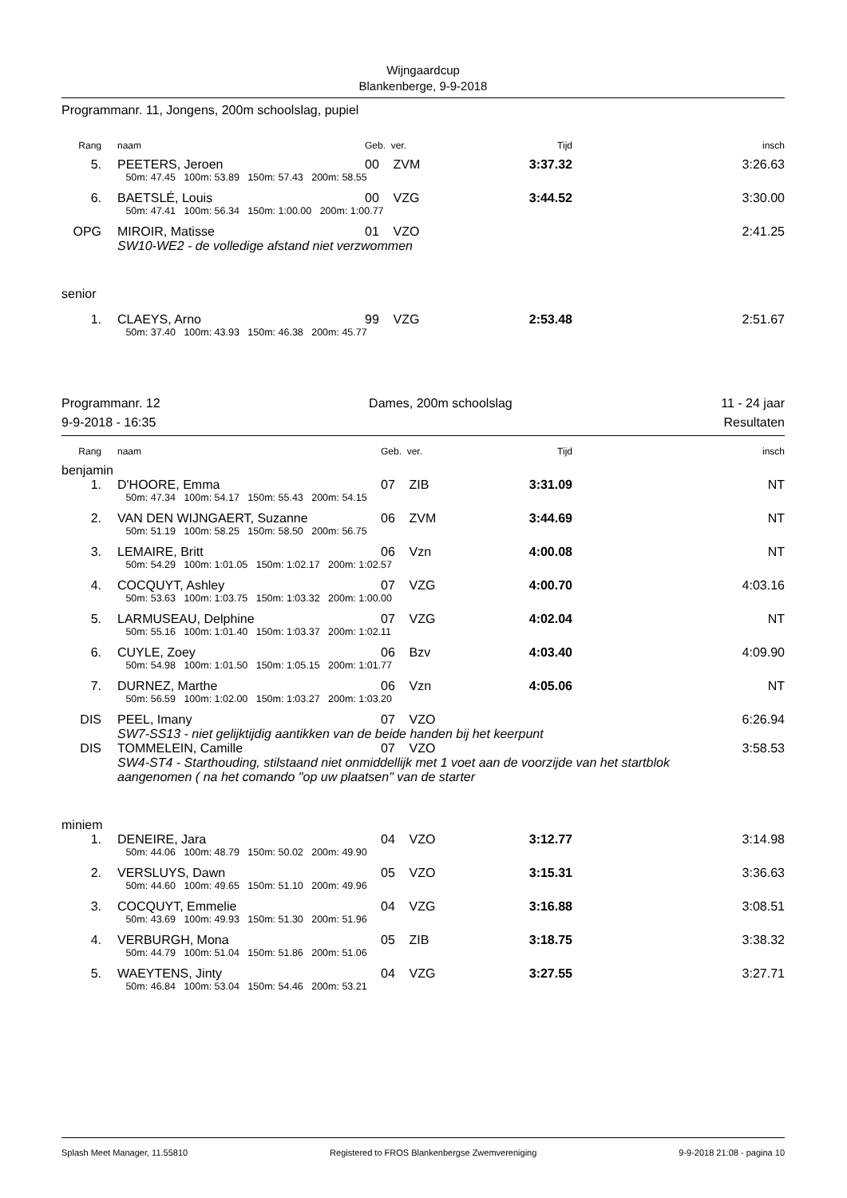Wijngaardcup
Blankenberge, 9-9-2018
Programmanr. 11, Jongens, 200m schoolslag, pupiel
| Rang | | naam | Geb. ver. | Tijd | insch |
| 5. | | PEETERS, Jeroen | 00 ZVM | 3:37.32 | 3:26.63 |
| | | 50m: 47.45 100m: 53.89 150m: 57.43 200m: 58.55 | | | |
| 6. | | BAETSLÉ, Louis | 00 VZG | 3:44.52 | 3:30.00 |
| | | 50m: 47.41 100m: 56.34 150m: 1:00.00 200m: 1:00.77 | | | |
| OPG | | MIROIR, Matisse | 01 VZO | | 2:41.25 |
| | | SW10-WE2 - de volledige afstand niet verzwommen | | | |
| senior | | | | | |
| 1. | | CLAEYS, Arno | 99 VZG | 2:53.48 | 2:51.67 |
| | | 50m: 37.40 100m: 43.93 150m: 46.38 200m: 45.77 | | | |
Programmanr. 12 Dames, 200m schoolslag 11 - 24 jaar
9-9-2018 - 16:35 Resultaten
| Rang | | naam | Geb. ver. | Tijd | insch |
| benjamin | | | | | |
| 1. | | D'HOORE, Emma | 07 ZIB | 3:31.09 | NT |
| | | 50m: 47.34 100m: 54.17 150m: 55.43 200m: 54.15 | | | |
| 2. | | VAN DEN WIJNGAERT, Suzanne | 06 ZVM | 3:44.69 | NT |
| | | 50m: 51.19 100m: 58.25 150m: 58.50 200m: 56.75 | | | |
| 3. | | LEMAIRE, Britt | 06 Vzn | 4:00.08 | NT |
| | | 50m: 54.29 100m: 1:01.05 150m: 1:02.17 200m: 1:02.57 | | | |
| 4. | | COCQUYT, Ashley | 07 VZG | 4:00.70 | 4:03.16 |
| | | 50m: 53.63 100m: 1:03.75 150m: 1:03.32 200m: 1:00.00 | | | |
| 5. | | LARMUSEAU, Delphine | 07 VZG | 4:02.04 | NT |
| | | 50m: 55.16 100m: 1:01.40 150m: 1:03.37 200m: 1:02.11 | | | |
| 6. | | CUYLE, Zoey | 06 Bzv | 4:03.40 | 4:09.90 |
| | | 50m: 54.98 100m: 1:01.50 150m: 1:05.15 200m: 1:01.77 | | | |
| 7. | | DURNEZ, Marthe | 06 Vzn | 4:05.06 | NT |
| | | 50m: 56.59 100m: 1:02.00 150m: 1:03.27 200m: 1:03.20 | | | |
| DIS | | PEEL, Imany | 07 VZO | | 6:26.94 |
| | | SW7-SS13 - niet gelijktijdig aantikken van de beide handen bij het keerpunt | | | |
| DIS | | TOMMELEIN, Camille | 07 VZO | | 3:58.53 |
| | | SW4-ST4 - Starthouding, stilstaand niet onmiddellijk met 1 voet aan de voorzijde van het startblok aangenomen ( na het comando "op uw plaatsen" van de starter | | | |
| miniem | | | | | |
| 1. | | DENEIRE, Jara | 04 VZO | 3:12.77 | 3:14.98 |
| | | 50m: 44.06 100m: 48.79 150m: 50.02 200m: 49.90 | | | |
| 2. | | VERSLUYS, Dawn | 05 VZO | 3:15.31 | 3:36.63 |
| | | 50m: 44.60 100m: 49.65 150m: 51.10 200m: 49.96 | | | |
| 3. | | COCQUYT, Emmelie | 04 VZG | 3:16.88 | 3:08.51 |
| | | 50m: 43.69 100m: 49.93 150m: 51.30 200m: 51.96 | | | |
| 4. | | VERBURGH, Mona | 05 ZIB | 3:18.75 | 3:38.32 |
| | | 50m: 44.79 100m: 51.04 150m: 51.86 200m: 51.06 | | | |
| 5. | | WAEYTENS, Jinty | 04 VZG | 3:27.55 | 3:27.71 |
| | | 50m: 46.84 100m: 53.04 150m: 54.46 200m: 53.21 | | | |
Splash Meet Manager, 11.55810 Registered to FROS Blankenbergse Zwemvereniging 9-9-2018 21:08 - pagina 10